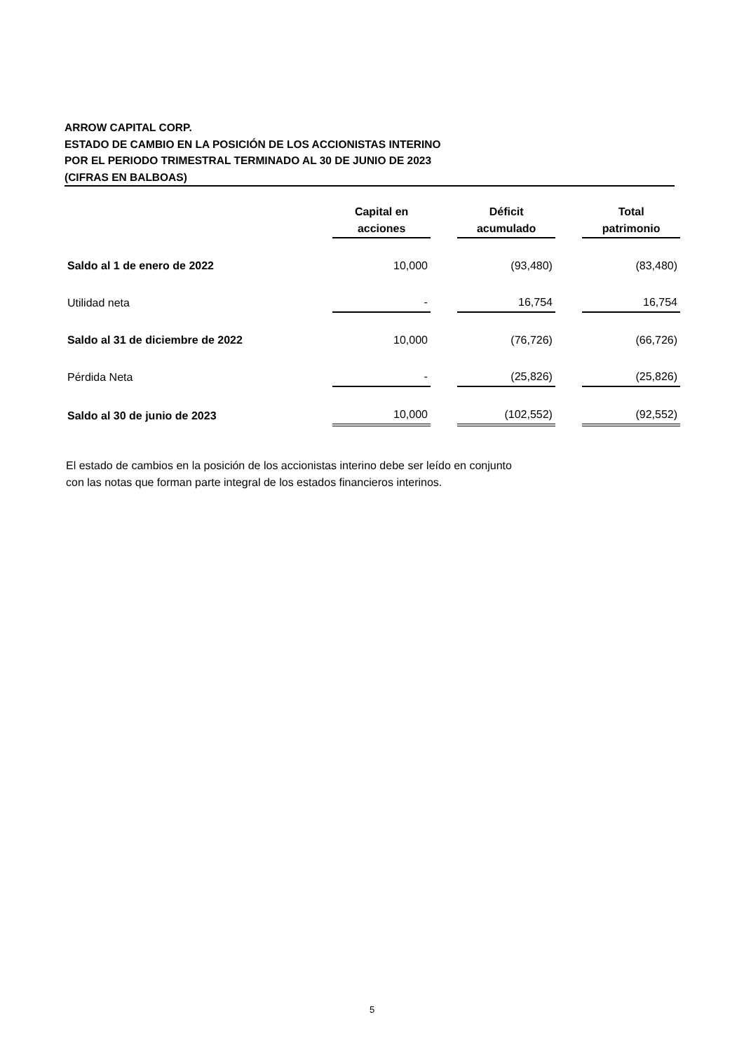ARROW CAPITAL CORP.
ESTADO DE CAMBIO EN LA POSICIÓN DE LOS ACCIONISTAS INTERINO
POR EL PERIODO TRIMESTRAL TERMINADO AL 30 DE JUNIO DE 2023
(CIFRAS EN BALBOAS)
| | Capital en acciones | | Déficit acumulado | | Total patrimonio |
| Saldo al 1 de enero de 2022 | 10,000 | | (93,480) | | (83,480) |
| Utilidad neta | - | | 16,754 | | 16,754 |
| Saldo al 31 de diciembre de 2022 | 10,000 | | (76,726) | | (66,726) |
| Pérdida Neta | - | | (25,826) | | (25,826) |
| Saldo al 30 de junio de 2023 | 10,000 | | (102,552) | | (92,552) |
El estado de cambios en la posición de los accionistas interino debe ser leído en conjunto
con las notas que forman parte integral de los estados financieros interinos.
5